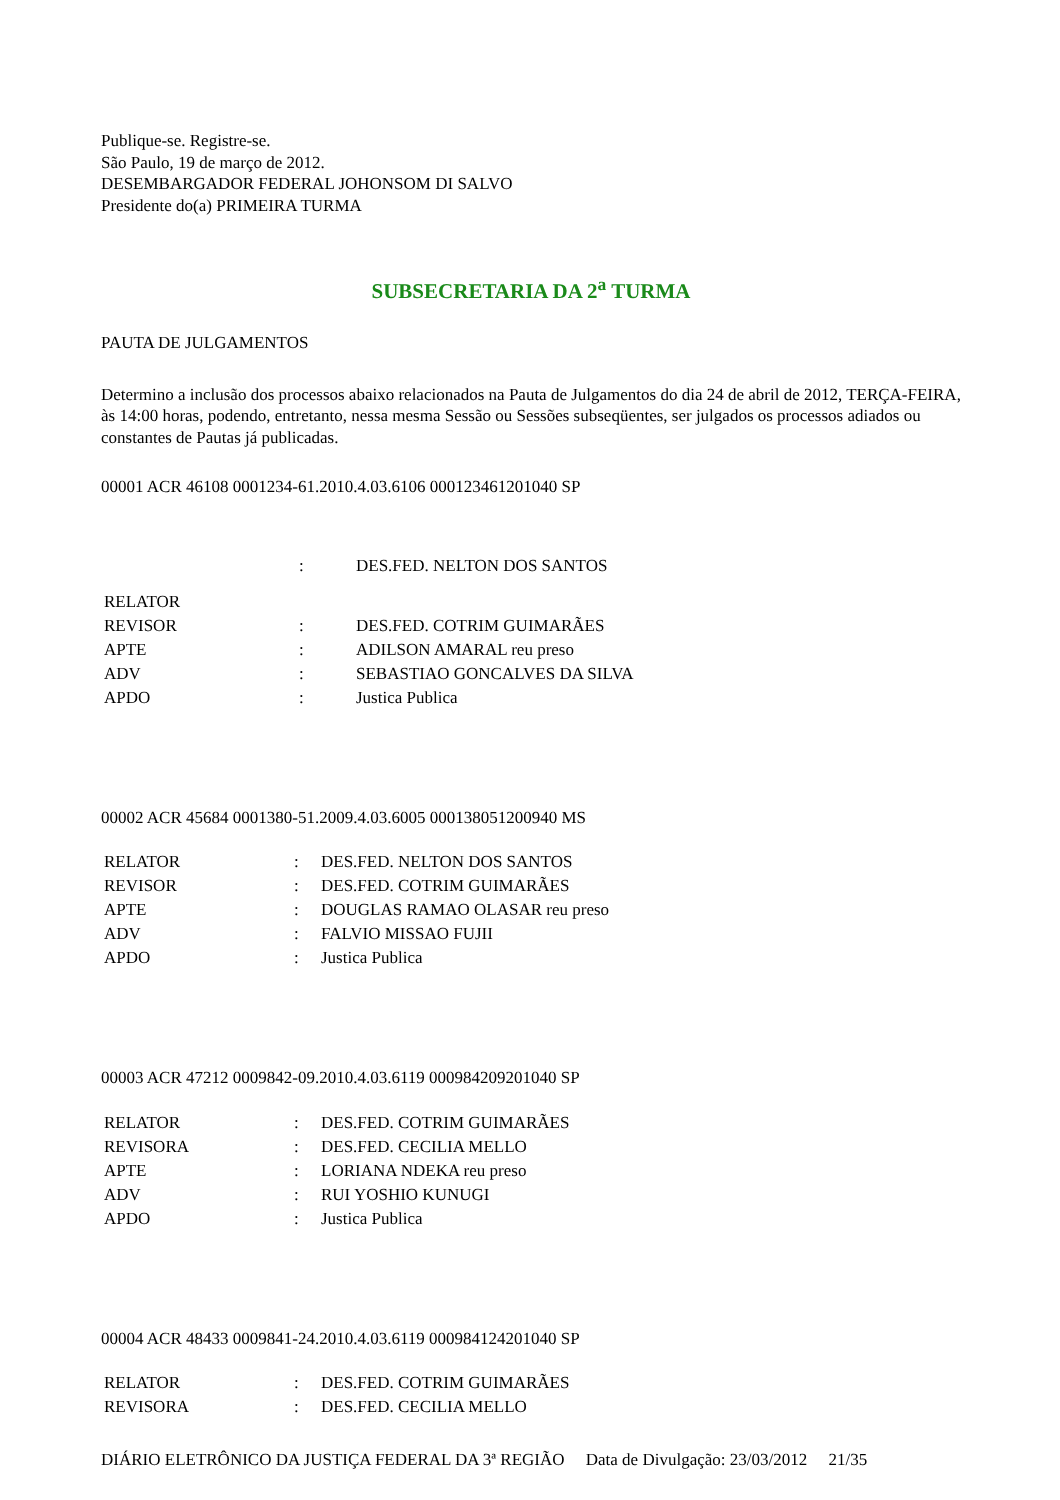Publique-se. Registre-se.
São Paulo, 19 de março de 2012.
DESEMBARGADOR FEDERAL JOHONSOM DI SALVO
Presidente do(a) PRIMEIRA TURMA
SUBSECRETARIA DA 2<sup>a</sup> TURMA
PAUTA DE JULGAMENTOS
Determino a inclusão dos processos abaixo relacionados na Pauta de Julgamentos do dia 24 de abril de 2012, TERÇA-FEIRA, às 14:00 horas, podendo, entretanto, nessa mesma Sessão ou Sessões subseqüentes, ser julgados os processos adiados ou constantes de Pautas já publicadas.
00001 ACR 46108 0001234-61.2010.4.03.6106 000123461201040 SP
| | : | DES.FED. NELTON DOS SANTOS |
| RELATOR | | |
| REVISOR | : | DES.FED. COTRIM GUIMARÃES |
| APTE | : | ADILSON AMARAL reu preso |
| ADV | : | SEBASTIAO GONCALVES DA SILVA |
| APDO | : | Justica Publica |
00002 ACR 45684 0001380-51.2009.4.03.6005 000138051200940 MS
| RELATOR | : | DES.FED. NELTON DOS SANTOS |
| REVISOR | : | DES.FED. COTRIM GUIMARÃES |
| APTE | : | DOUGLAS RAMAO OLASAR reu preso |
| ADV | : | FALVIO MISSAO FUJII |
| APDO | : | Justica Publica |
00003 ACR 47212 0009842-09.2010.4.03.6119 000984209201040 SP
| RELATOR | : | DES.FED. COTRIM GUIMARÃES |
| REVISORA | : | DES.FED. CECILIA MELLO |
| APTE | : | LORIANA NDEKA reu preso |
| ADV | : | RUI YOSHIO KUNUGI |
| APDO | : | Justica Publica |
00004 ACR 48433 0009841-24.2010.4.03.6119 000984124201040 SP
| RELATOR | : | DES.FED. COTRIM GUIMARÃES |
| REVISORA | : | DES.FED. CECILIA MELLO |
DIÁRIO ELETRÔNICO DA JUSTIÇA FEDERAL DA 3ª REGIÃO Data de Divulgação: 23/03/2012 21/35